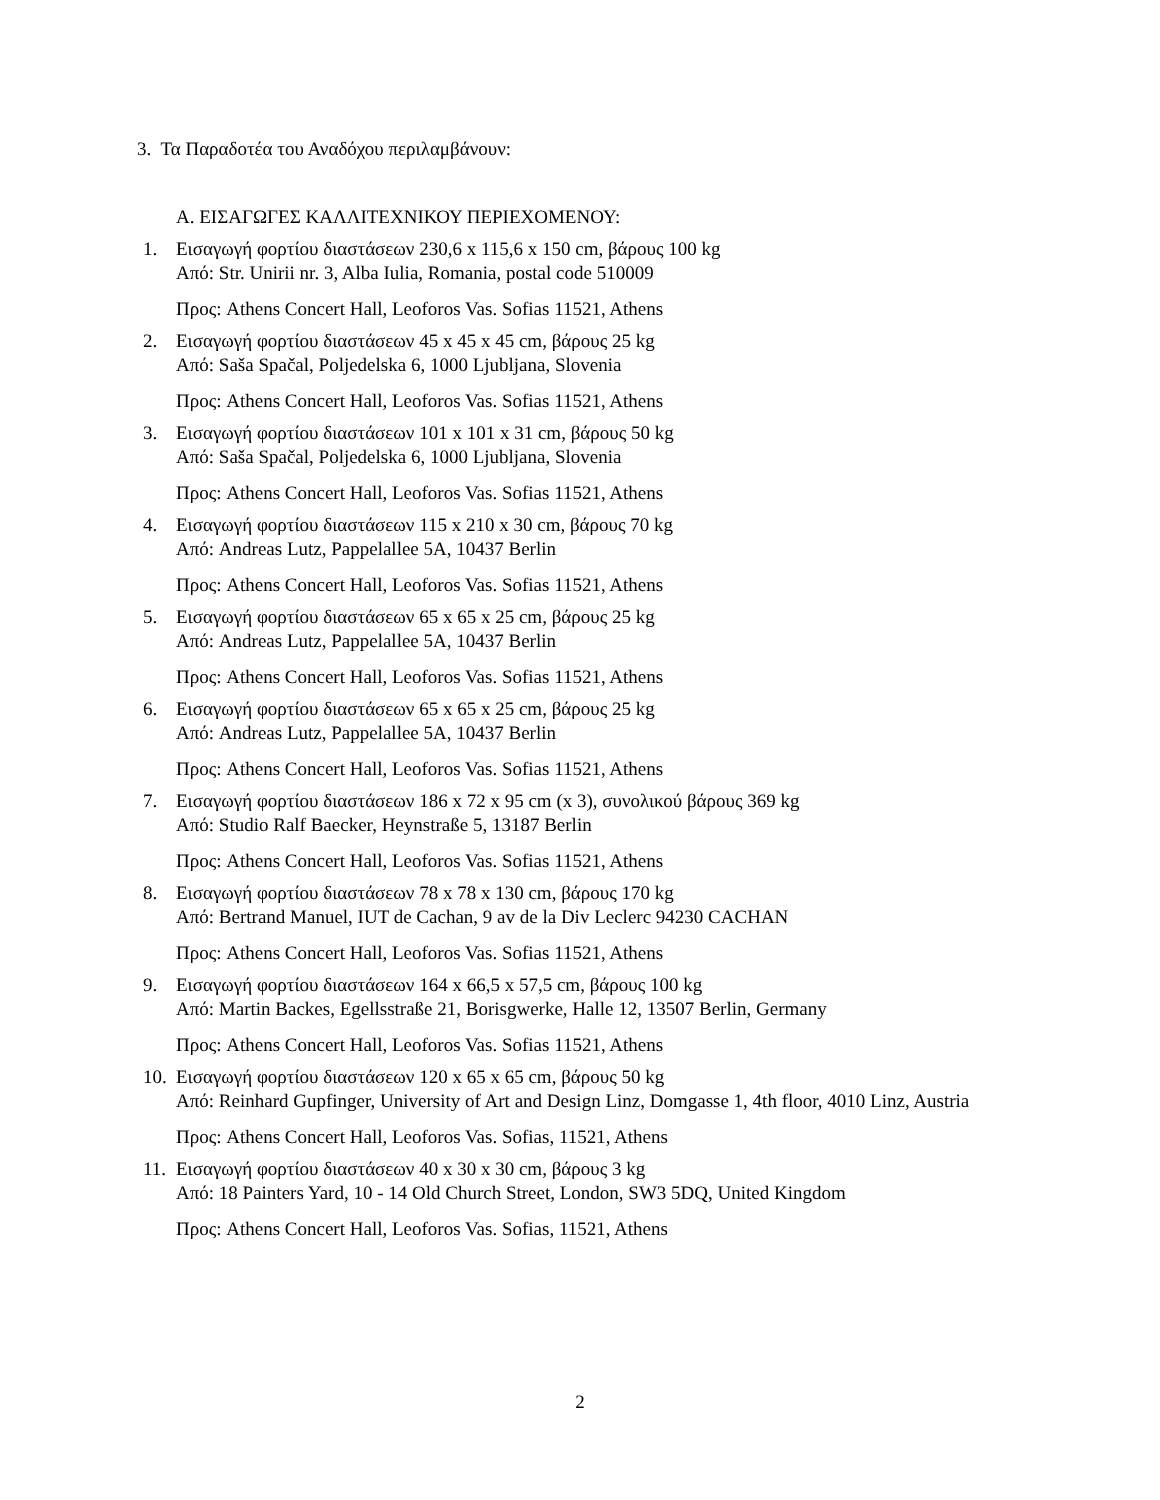3. Τα Παραδοτέα του Αναδόχου περιλαμβάνουν:
Α. ΕΙΣΑΓΩΓΕΣ ΚΑΛΛΙΤΕΧΝΙΚΟΥ ΠΕΡΙΕΧΟΜΕΝΟΥ:
1. Εισαγωγή φορτίου διαστάσεων 230,6 x 115,6 x 150 cm, βάρους 100 kg
Από: Str. Unirii nr. 3, Alba Iulia, Romania, postal code 510009
Προς: Athens Concert Hall, Leoforos Vas. Sofias 11521, Athens
2. Εισαγωγή φορτίου διαστάσεων 45 x 45 x 45 cm, βάρους 25 kg
Από: Saša Spačal, Poljedelska 6, 1000 Ljubljana, Slovenia
Προς: Athens Concert Hall, Leoforos Vas. Sofias 11521, Athens
3. Εισαγωγή φορτίου διαστάσεων 101 x 101 x 31 cm, βάρους 50 kg
Από: Saša Spačal, Poljedelska 6, 1000 Ljubljana, Slovenia
Προς: Athens Concert Hall, Leoforos Vas. Sofias 11521, Athens
4. Εισαγωγή φορτίου διαστάσεων 115 x 210 x 30 cm, βάρους 70 kg
Από: Andreas Lutz, Pappelallee 5A, 10437 Berlin
Προς: Athens Concert Hall, Leoforos Vas. Sofias 11521, Athens
5. Εισαγωγή φορτίου διαστάσεων 65 x 65 x 25 cm, βάρους 25 kg
Από: Andreas Lutz, Pappelallee 5A, 10437 Berlin
Προς: Athens Concert Hall, Leoforos Vas. Sofias 11521, Athens
6. Εισαγωγή φορτίου διαστάσεων 65 x 65 x 25 cm, βάρους 25 kg
Από: Andreas Lutz, Pappelallee 5A, 10437 Berlin
Προς: Athens Concert Hall, Leoforos Vas. Sofias 11521, Athens
7. Εισαγωγή φορτίου διαστάσεων 186 x 72 x 95 cm (x 3), συνολικού βάρους 369 kg
Από: Studio Ralf Baecker, Heynstraße 5, 13187 Berlin
Προς: Athens Concert Hall, Leoforos Vas. Sofias 11521, Athens
8. Εισαγωγή φορτίου διαστάσεων 78 x 78 x 130 cm, βάρους 170 kg
Από: Bertrand Manuel, IUT de Cachan, 9 av de la Div Leclerc 94230 CACHAN
Προς: Athens Concert Hall, Leoforos Vas. Sofias 11521, Athens
9. Εισαγωγή φορτίου διαστάσεων 164 x 66,5 x 57,5 cm, βάρους 100 kg
Από: Martin Backes, Egellsstraße 21, Borisgwerke, Halle 12, 13507 Berlin, Germany
Προς: Athens Concert Hall, Leoforos Vas. Sofias 11521, Athens
10.
Εισαγωγή φορτίου διαστάσεων 120 x 65 x 65 cm, βάρους 50 kg
Από: Reinhard Gupfinger, University of Art and Design Linz, Domgasse 1, 4th floor, 4010 Linz, Austria
Προς: Athens Concert Hall, Leoforos Vas. Sofias, 11521, Athens
11.
Εισαγωγή φορτίου διαστάσεων 40 x 30 x 30 cm, βάρους 3 kg
Από: 18 Painters Yard, 10 - 14 Old Church Street, London, SW3 5DQ, United Kingdom
Προς: Athens Concert Hall, Leoforos Vas. Sofias, 11521, Athens
2